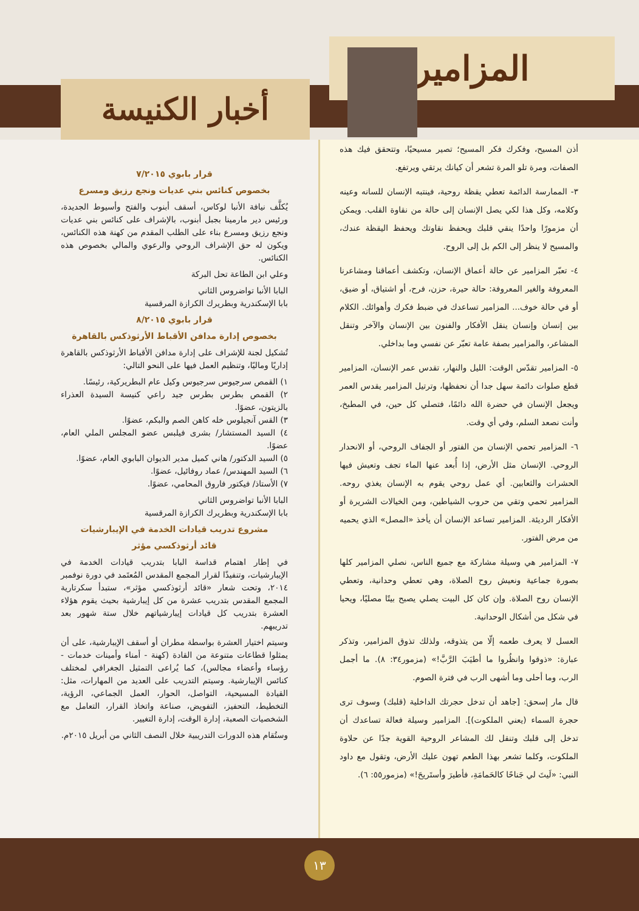المزامير
أخبار الكنيسة
أذن المسيح، وفكرك فكر المسيح؛ تصير مسيحيًا، وتتحقق فيك هذه الصفات، ومرة تلو المرة تشعر أن كيانك يرتقي ويرتفع.
٣- الممارسة الدائمة تعطي يقظة روحية، فينتبه الإنسان للسانه وعينه وكلامه، وكل هذا لكي يصل الإنسان إلى حالة من نقاوة القلب. ويمكن أن مزمورًا واحدًا ينقي قلبك ويحفظ نقاوتك ويحفظ اليقظة عندك، والمسيح لا ينظر إلى الكم بل إلى الروح.
٤- تعبّر المزامير عن حالة أعماق الإنسان، وتكشف أعماقنا ومشاعرنا المعروفة والغير المعروفة: حالة حيرة، حزن، فرح، أو اشتياق، أو ضيق، أو في حالة خوف... المزامير تساعدك في ضبط فكرك وأهوائك. الكلام بين إنسان وإنسان ينقل الأفكار والفنون بين الإنسان والآخر وتنقل المشاعر، والمزامير بصفة عامة تعبّر عن نفسي وما بداخلي.
٥- المزامير تقدّس الوقت: الليل والنهار، تقدس عمر الإنسان، المزامير قطع صلوات دائمة سهل جدا أن نحفظها، وترتيل المزامير يقدس العمر ويجعل الإنسان في حضرة الله دائمًا، فتصلي كل حين، في المطبخ، وأنت نصعد السلم، وفي أي وقت.
٦- المزامير تحمي الإنسان من الفتور أو الجفاف الروحي، أو الانحدار الروحي. الإنسان مثل الأرض، إذا أُبعد عنها الماء تجف وتعيش فيها الحشرات والثعابين. أي عمل روحي يقوم به الإنسان يغذي روحه. المزامير تحمي وتقي من حروب الشياطين، ومن الخيالات الشريرة أو الأفكار الرديئة. المزامير تساعد الإنسان أن يأخذ «المصل» الذي يحميه من مرض الفتور.
٧- المزامير هي وسيلة مشاركة مع جميع الناس، نصلي المزامير كلها بصورة جماعية ونعيش روح الصلاة، وهي تعطي وحدانية، وتعطي الإنسان روح الصلاة. وإن كان كل البيت يصلي يصبح بيتًا مصليًا، ويحيا في شكل من أشكال الوحدانية.
العسل لا يعرف طعمه إلّا من يتذوقه، ولذلك تذوق المزامير، وتذكر عبارة: «ذوقوا وانظُروا ما أطيَبَ الرَّبَّ!» (مزمور٣٤: ٨). ما أجمل الرب، وما أحلى وما أشهى الرب في فترة الصوم.
قال مار إسحق: [جاهد أن تدخل حجرتك الداخلية (قلبك) وسوف ترى حجرة السماء (يعني الملكوت)]. المزامير وسيلة فعالة تساعدك أن تدخل إلى قلبك وتنقل لك المشاعر الروحية القوية جدًا عن حلاوة الملكوت، وكلما تشعر بهذا الطعم تهون عليك الأرض، وتقول مع داود النبي: «لَيتَ لي جَناحًا كالحَمامَةِ، فأطيرَ وأستَريحَ!» (مزمور٥٥: ٦).
قرار بابوي ٧/٢٠١٥
بخصوص كنائس بني عديات ونجع رزيق ومسرع
يُكلَّف نيافة الأنبا لوكاس، أسقف أبنوب والفتح وأسيوط الجديدة، ورئيس دير مارمينا بجبل أبنوب، بالإشراف على كنائس بني عديات ونجع رزيق ومسرع بناء على الطلب المقدم من كهنة هذه الكنائس، ويكون له حق الإشراف الروحي والرعوي والمالي بخصوص هذه الكنائس.
وعلي ابن الطاعة تحل البركة
البابا الأنبا تواضروس الثاني
بابا الإسكندرية وبطريرك الكرازة المرقسية
قرار بابوي ٨/٢٠١٥
بخصوص إدارة مدافن الأقباط الأرثوذكس بالقاهرة
تُشكيل لجنة للإشراف على إدارة مدافن الأقباط الأرثوذكس بالقاهرة إداريًا وماليًا، وتنظيم العمل فيها على النحو التالي:
١) القمص سرجيوس سرجيوس وكيل عام البطريركية، رئيسًا.
٢) القمص بطرس بطرس جيد راعي كنيسة السيدة العذراء بالزيتون، عضوًا.
٣) القس آنجيلوس خله كاهن الصم والبكم، عضوًا.
٤) السيد المستشار/ بشرى فيلبس عضو المجلس الملي العام، عضوًا.
٥) السيد الدكتور/ هاني كميل مدير الديوان البابوي العام، عضوًا.
٦) السيد المهندس/ عماد روفائيل، عضوًا.
٧) الأستاذ/ فيكتور فاروق المحامي، عضوًا.
البابا الأنبا تواضروس الثاني
بابا الإسكندرية وبطريرك الكرازة المرقسية
مشروع تدريب قيادات الخدمة في الإيبارشيات
قائد أرثوذكسي مؤثر
في إطار اهتمام قداسة البابا بتدريب قيادات الخدمة في الإيبارشيات، وتنفيذًا لقرار المجمع المقدس المُعتَمد في دورة نوفمبر ٢٠١٤، وتحت شعار «قائد أرثوذكسي مؤثر»، ستبدأ سكرتارية المجمع المقدس بتدريب عشرة من كل إيبارشية بحيث يقوم هؤلاء العشرة بتدريب كل قيادات إيبارشياتهم خلال ستة شهور بعد تدريبهم.
وسيتم اختيار العشرة بواسطة مطران أو أسقف الإيبارشية، على أن يمثلوا قطاعات متنوعة من القادة (كهنة - أمناء وأمينات خدمات - رؤساء وأعضاء مجالس)، كما يُراعى التمثيل الجغرافي لمختلف كنائس الإيبارشية. وسيتم التدريب على العديد من المهارات، مثل: القيادة المسيحية، التواصل، الحوار، العمل الجماعي، الرؤية، التخطيط، التحفيز، التفويض، صناعة واتخاذ القرار، التعامل مع الشخصيات الصعبة، إدارة الوقت، إدارة التغيير.
وستُقام هذه الدورات التدريبية خلال النصف الثاني من أبريل ٢٠١٥م.
١٣